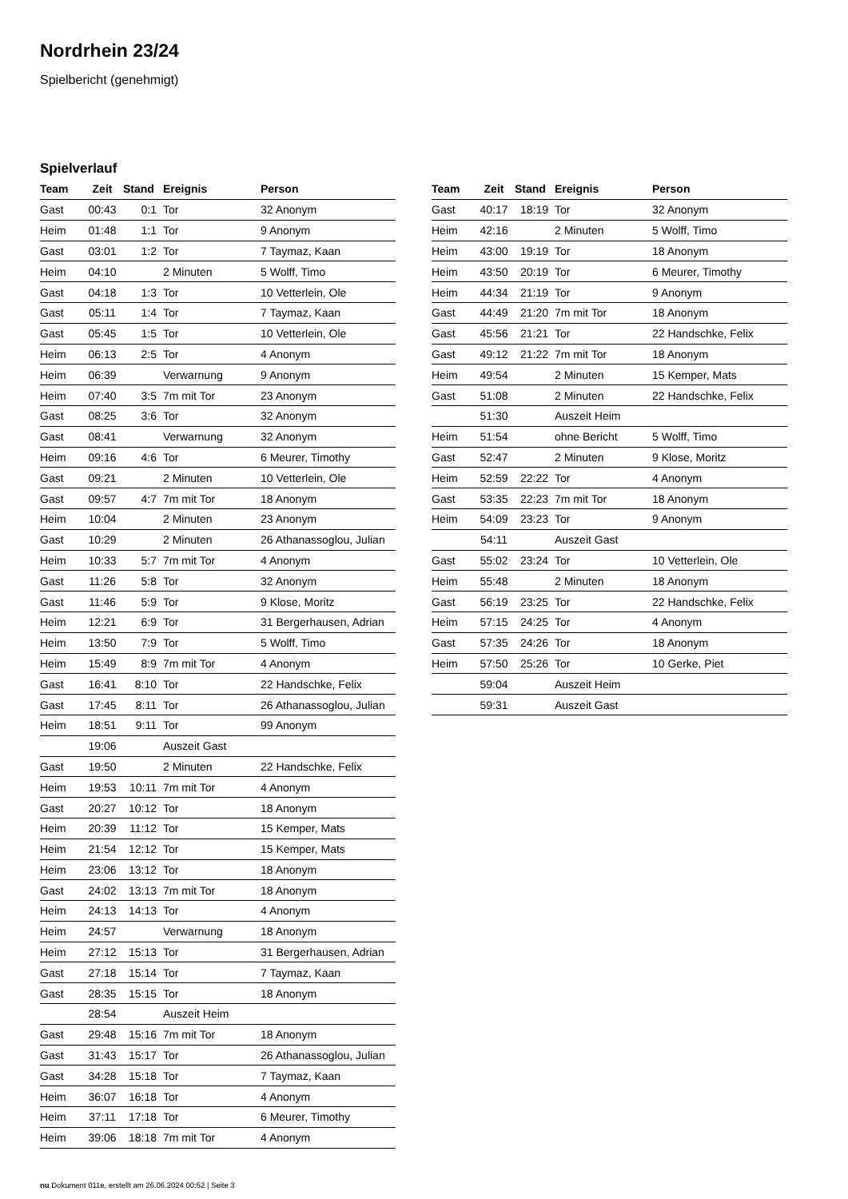Nordrhein 23/24
Spielbericht (genehmigt)
Spielverlauf
| Team | Zeit | Stand | Ereignis | Person |
| --- | --- | --- | --- | --- |
| Gast | 00:43 | 0:1 | Tor | 32 Anonym |
| Heim | 01:48 | 1:1 | Tor | 9 Anonym |
| Gast | 03:01 | 1:2 | Tor | 7 Taymaz, Kaan |
| Heim | 04:10 | | 2 Minuten | 5 Wolff, Timo |
| Gast | 04:18 | 1:3 | Tor | 10 Vetterlein, Ole |
| Gast | 05:11 | 1:4 | Tor | 7 Taymaz, Kaan |
| Gast | 05:45 | 1:5 | Tor | 10 Vetterlein, Ole |
| Heim | 06:13 | 2:5 | Tor | 4 Anonym |
| Heim | 06:39 | | Verwarnung | 9 Anonym |
| Heim | 07:40 | 3:5 | 7m mit Tor | 23 Anonym |
| Gast | 08:25 | 3:6 | Tor | 32 Anonym |
| Gast | 08:41 | | Verwarnung | 32 Anonym |
| Heim | 09:16 | 4:6 | Tor | 6 Meurer, Timothy |
| Gast | 09:21 | | 2 Minuten | 10 Vetterlein, Ole |
| Gast | 09:57 | 4:7 | 7m mit Tor | 18 Anonym |
| Heim | 10:04 | | 2 Minuten | 23 Anonym |
| Gast | 10:29 | | 2 Minuten | 26 Athanassoglou, Julian |
| Heim | 10:33 | 5:7 | 7m mit Tor | 4 Anonym |
| Gast | 11:26 | 5:8 | Tor | 32 Anonym |
| Gast | 11:46 | 5:9 | Tor | 9 Klose, Moritz |
| Heim | 12:21 | 6:9 | Tor | 31 Bergerhausen, Adrian |
| Heim | 13:50 | 7:9 | Tor | 5 Wolff, Timo |
| Heim | 15:49 | 8:9 | 7m mit Tor | 4 Anonym |
| Gast | 16:41 | 8:10 | Tor | 22 Handschke, Felix |
| Gast | 17:45 | 8:11 | Tor | 26 Athanassoglou, Julian |
| Heim | 18:51 | 9:11 | Tor | 99 Anonym |
| | 19:06 | | Auszeit Gast | |
| Gast | 19:50 | | 2 Minuten | 22 Handschke, Felix |
| Heim | 19:53 | 10:11 | 7m mit Tor | 4 Anonym |
| Gast | 20:27 | 10:12 | Tor | 18 Anonym |
| Heim | 20:39 | 11:12 | Tor | 15 Kemper, Mats |
| Heim | 21:54 | 12:12 | Tor | 15 Kemper, Mats |
| Heim | 23:06 | 13:12 | Tor | 18 Anonym |
| Gast | 24:02 | 13:13 | 7m mit Tor | 18 Anonym |
| Heim | 24:13 | 14:13 | Tor | 4 Anonym |
| Heim | 24:57 | | Verwarnung | 18 Anonym |
| Heim | 27:12 | 15:13 | Tor | 31 Bergerhausen, Adrian |
| Gast | 27:18 | 15:14 | Tor | 7 Taymaz, Kaan |
| Gast | 28:35 | 15:15 | Tor | 18 Anonym |
| | 28:54 | | Auszeit Heim | |
| Gast | 29:48 | 15:16 | 7m mit Tor | 18 Anonym |
| Gast | 31:43 | 15:17 | Tor | 26 Athanassoglou, Julian |
| Gast | 34:28 | 15:18 | Tor | 7 Taymaz, Kaan |
| Heim | 36:07 | 16:18 | Tor | 4 Anonym |
| Heim | 37:11 | 17:18 | Tor | 6 Meurer, Timothy |
| Heim | 39:06 | 18:18 | 7m mit Tor | 4 Anonym |
| Team | Zeit | Stand | Ereignis | Person |
| --- | --- | --- | --- | --- |
| Gast | 40:17 | 18:19 | Tor | 32 Anonym |
| Heim | 42:16 | | 2 Minuten | 5 Wolff, Timo |
| Heim | 43:00 | 19:19 | Tor | 18 Anonym |
| Heim | 43:50 | 20:19 | Tor | 6 Meurer, Timothy |
| Heim | 44:34 | 21:19 | Tor | 9 Anonym |
| Gast | 44:49 | 21:20 | 7m mit Tor | 18 Anonym |
| Gast | 45:56 | 21:21 | Tor | 22 Handschke, Felix |
| Gast | 49:12 | 21:22 | 7m mit Tor | 18 Anonym |
| Heim | 49:54 | | 2 Minuten | 15 Kemper, Mats |
| Gast | 51:08 | | 2 Minuten | 22 Handschke, Felix |
| | 51:30 | | Auszeit Heim | |
| Heim | 51:54 | | ohne Bericht | 5 Wolff, Timo |
| Gast | 52:47 | | 2 Minuten | 9 Klose, Moritz |
| Heim | 52:59 | 22:22 | Tor | 4 Anonym |
| Gast | 53:35 | 22:23 | 7m mit Tor | 18 Anonym |
| Heim | 54:09 | 23:23 | Tor | 9 Anonym |
| | 54:11 | | Auszeit Gast | |
| Gast | 55:02 | 23:24 | Tor | 10 Vetterlein, Ole |
| Heim | 55:48 | | 2 Minuten | 18 Anonym |
| Gast | 56:19 | 23:25 | Tor | 22 Handschke, Felix |
| Heim | 57:15 | 24:25 | Tor | 4 Anonym |
| Gast | 57:35 | 24:26 | Tor | 18 Anonym |
| Heim | 57:50 | 25:26 | Tor | 10 Gerke, Piet |
| | 59:04 | | Auszeit Heim | |
| | 59:31 | | Auszeit Gast | |
nu.Dokument 011e, erstellt am 26.06.2024 00:52 | Seite 3